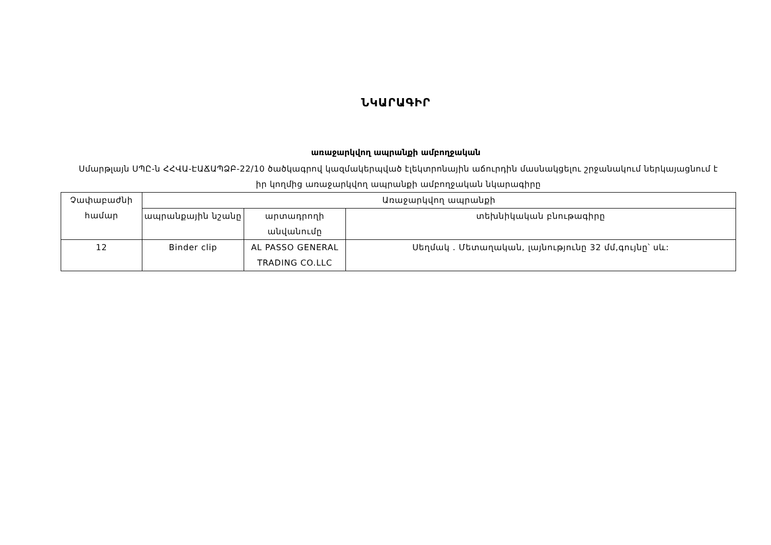ՆԿԱՐԱԳԻՐ
առաջարկվող ապրանքի ամբողջական
Սմարթլայն ՍՊԸ-ն ՀՀՎԱ-ԷԱՃԱՊՁԲ-22/10 ծածկագրով կազմակերպված էլեկտրոնային աճուրդին մասնակցելու շրջանակում ներկայացնում է իր կողմից առաջարկվող ապրանքի ամբողջական նկարագիրը
| Չափաբաժնի համար | Առաջարկվող ապրանքի | | |
| | ապրանքային նշանը | արտադրողի անվանումը | տեխնիկական բնութագիրը |
| 12 | Binder clip | AL PASSO GENERAL TRADING CO.LLC | Սեղմակ . Մետաղական, լայնությունը 32 մմ,գույնը՝ սև: |